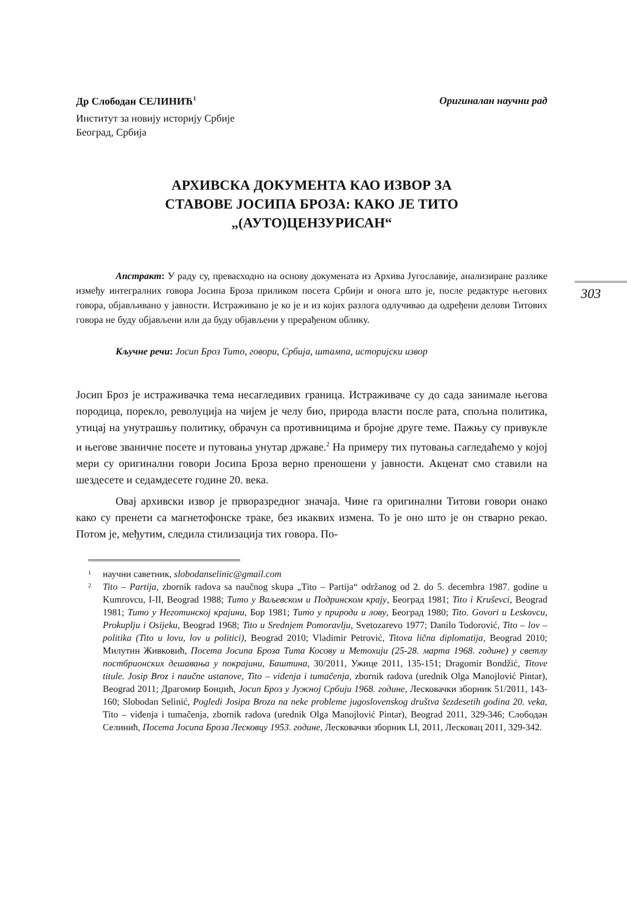303
Др Слободан СЕЛИНИЋ<sup>1</sup> Оригиналан научни рад
Институт за новију историју Србије
Београд, Србија
АРХИВСКА ДОКУМЕНТА КАО ИЗВОР ЗА
СТАВОВЕ ЈОСИПА БРОЗА: КАКО ЈЕ ТИТО
„(АУТО)ЦЕНЗУРИСАН“
Апстракт: У раду су, превасходно на основу докумената из Архива Југославије, анализиране разлике између интегралних говора Јосипа Броза приликом посета Србији и онога што је, после редактуре његових говора, објављивано у јавности. Истраживано је ко је и из којих разлога одлучивао да одређени делови Титових говора не буду објављени или да буду објављени у прерађеном облику.
Кључне речи: Јосип Броз Тито, говори, Србија, штампа, историјски извор
Јосип Броз је истраживачка тема несагледивих граница. Истраживаче су до сада занимале његова породица, порекло, револуција на чијем је челу био, природа власти после рата, спољна политика, утицај на унутрашњу политику, обрачун са противницима и бројне друге теме. Пажњу су привукле и његове званичне посете и путовања унутар државе.<sup>2</sup> На примеру тих путовања сагледаћемо у којој мери су оригинални говори Јосипа Броза верно преношени у јавности. Акценат смо ставили на шездесете и седамдесете године 20. века.
Овај архивски извор је прворазредног значаја. Чине га оригинални Титови говори онако како су пренети са магнетофонске траке, без икаквих измена. То је оно што је он стварно рекао. Потом је, међутим, следила стилизација тих говора. По-
<sup>1</sup> научни саветник, slobodanselinic@gmail.com
<sup>2</sup> Tito – Partija, zbornik radova sa naučnog skupa „Tito – Partija“ održanog od 2. do 5. decembra 1987. godine u Kumrovcu, I-II, Beograd 1988; Тито у Ваљевском и Подринском крају, Београд 1981; Tito i Kruševci, Beograd 1981; Тито у Неготинској крајини, Бор 1981; Тито у природи и лову, Београд 1980; Tito. Govori u Leskovcu, Prokuplju i Osijeku, Beograd 1968; Tito u Srednjem Pomoravlju, Svetozarevo 1977; Danilo Todorović, Tito – lov – politika (Tito u lovu, lov u politici), Beograd 2010; Vladimir Petrović, Titova lična diplomatija, Beograd 2010; Милутин Живковић, Посета Јосипа Броза Тита Косову и Метохији (25-28. марта 1968. године) у светлу постбрионских дешавања у покрајини, Баштина, 30/2011, Ужице 2011, 135-151; Dragomir Bondžić, Titove titule. Josip Broz i naučne ustanove, Tito – viđenja i tumačenja, zbornik radova (urednik Olga Manojlović Pintar), Beograd 2011; Драгомир Бонџић, Јосип Броз у Јужној Србији 1968. године, Лесковачки зборник 51/2011, 143-160; Slobodan Selinić, Pogledi Josipa Broza na neke probleme jugoslovenskog društva šezdesetih godina 20. veka, Tito – viđenja i tumačenja, zbornik radova (urednik Olga Manojlović Pintar), Beograd 2011, 329-346; Слободан Селинић, Посета Јосипа Броза Лесковцу 1953. године, Лесковачки зборник LI, 2011, Лесковац 2011, 329-342.